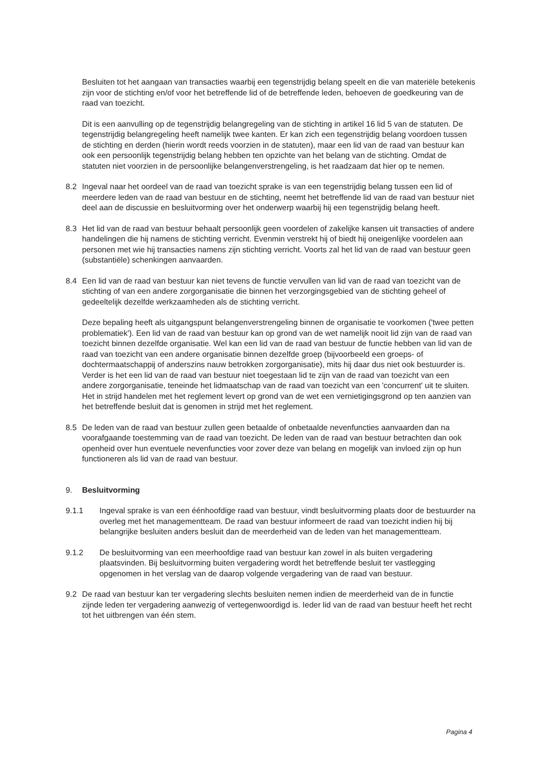Besluiten tot het aangaan van transacties waarbij een tegenstrijdig belang speelt en die van materiële betekenis zijn voor de stichting en/of voor het betreffende lid of de betreffende leden, behoeven de goedkeuring van de raad van toezicht.
Dit is een aanvulling op de tegenstrijdig belangregeling van de stichting in artikel 16 lid 5 van de statuten. De tegenstrijdig belangregeling heeft namelijk twee kanten. Er kan zich een tegenstrijdig belang voordoen tussen de stichting en derden (hierin wordt reeds voorzien in de statuten), maar een lid van de raad van bestuur kan ook een persoonlijk tegenstrijdig belang hebben ten opzichte van het belang van de stichting. Omdat de statuten niet voorzien in de persoonlijke belangenverstrengeling, is het raadzaam dat hier op te nemen.
8.2 Ingeval naar het oordeel van de raad van toezicht sprake is van een tegenstrijdig belang tussen een lid of meerdere leden van de raad van bestuur en de stichting, neemt het betreffende lid van de raad van bestuur niet deel aan de discussie en besluitvorming over het onderwerp waarbij hij een tegenstrijdig belang heeft.
8.3 Het lid van de raad van bestuur behaalt persoonlijk geen voordelen of zakelijke kansen uit transacties of andere handelingen die hij namens de stichting verricht. Evenmin verstrekt hij of biedt hij oneigenlijke voordelen aan personen met wie hij transacties namens zijn stichting verricht. Voorts zal het lid van de raad van bestuur geen (substantiële) schenkingen aanvaarden.
8.4 Een lid van de raad van bestuur kan niet tevens de functie vervullen van lid van de raad van toezicht van de stichting of van een andere zorgorganisatie die binnen het verzorgingsgebied van de stichting geheel of gedeeltelijk dezelfde werkzaamheden als de stichting verricht.
Deze bepaling heeft als uitgangspunt belangenverstrengeling binnen de organisatie te voorkomen ('twee petten problematiek'). Een lid van de raad van bestuur kan op grond van de wet namelijk nooit lid zijn van de raad van toezicht binnen dezelfde organisatie. Wel kan een lid van de raad van bestuur de functie hebben van lid van de raad van toezicht van een andere organisatie binnen dezelfde groep (bijvoorbeeld een groeps- of dochtermaatschappij of anderszins nauw betrokken zorgorganisatie), mits hij daar dus niet ook bestuurder is. Verder is het een lid van de raad van bestuur niet toegestaan lid te zijn van de raad van toezicht van een andere zorgorganisatie, teneinde het lidmaatschap van de raad van toezicht van een 'concurrent' uit te sluiten. Het in strijd handelen met het reglement levert op grond van de wet een vernietigingsgrond op ten aanzien van het betreffende besluit dat is genomen in strijd met het reglement.
8.5 De leden van de raad van bestuur zullen geen betaalde of onbetaalde nevenfuncties aanvaarden dan na voorafgaande toestemming van de raad van toezicht. De leden van de raad van bestuur betrachten dan ook openheid over hun eventuele nevenfuncties voor zover deze van belang en mogelijk van invloed zijn op hun functioneren als lid van de raad van bestuur.
9. Besluitvorming
9.1.1 Ingeval sprake is van een éénhoofdige raad van bestuur, vindt besluitvorming plaats door de bestuurder na overleg met het managementteam. De raad van bestuur informeert de raad van toezicht indien hij bij belangrijke besluiten anders besluit dan de meerderheid van de leden van het managementteam.
9.1.2 De besluitvorming van een meerhoofdige raad van bestuur kan zowel in als buiten vergadering plaatsvinden. Bij besluitvorming buiten vergadering wordt het betreffende besluit ter vastlegging opgenomen in het verslag van de daarop volgende vergadering van de raad van bestuur.
9.2 De raad van bestuur kan ter vergadering slechts besluiten nemen indien de meerderheid van de in functie zijnde leden ter vergadering aanwezig of vertegenwoordigd is. Ieder lid van de raad van bestuur heeft het recht tot het uitbrengen van één stem.
Pagina 4